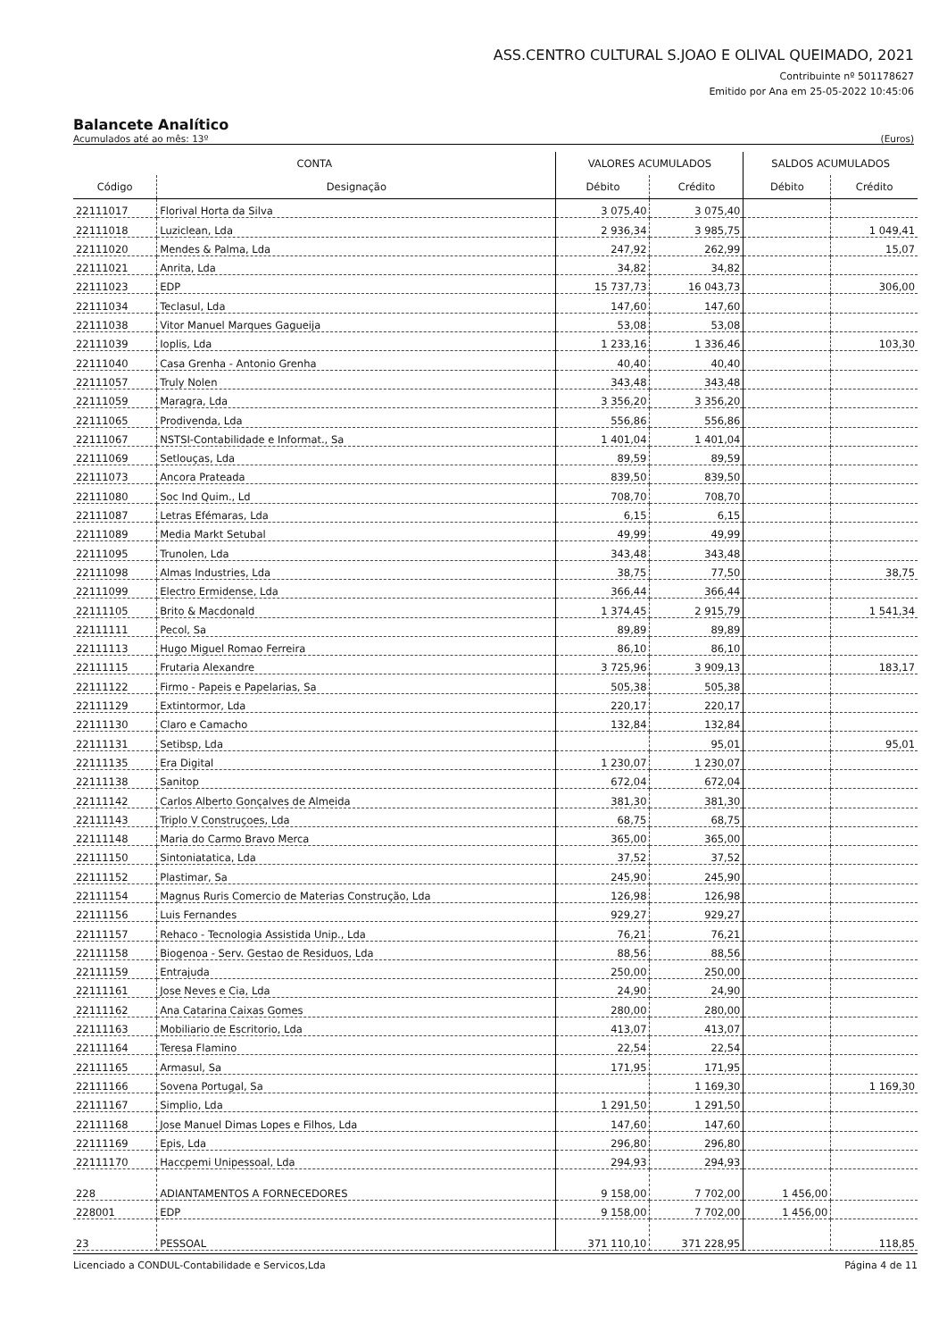ASS.CENTRO CULTURAL S.JOAO E OLIVAL QUEIMADO, 2021
Contribuinte nº 501178627
Emitido por Ana em 25-05-2022 10:45:06
Balancete Analítico
Acumulados até ao mês: 13º (Euros)
| CONTA | | VALORES ACUMULADOS | | SALDOS ACUMULADOS | |
| --- | --- | --- | --- | --- | --- |
| Código | Designação | Débito | Crédito | Débito | Crédito |
| 22111017 | Florival Horta da Silva | 3 075,40 | 3 075,40 | | |
| 22111018 | Luziclean, Lda | 2 936,34 | 3 985,75 | | 1 049,41 |
| 22111020 | Mendes & Palma, Lda | 247,92 | 262,99 | | 15,07 |
| 22111021 | Anrita, Lda | 34,82 | 34,82 | | |
| 22111023 | EDP | 15 737,73 | 16 043,73 | | 306,00 |
| 22111034 | Teclasul, Lda | 147,60 | 147,60 | | |
| 22111038 | Vitor Manuel Marques Gagueija | 53,08 | 53,08 | | |
| 22111039 | Ioplis, Lda | 1 233,16 | 1 336,46 | | 103,30 |
| 22111040 | Casa Grenha - Antonio Grenha | 40,40 | 40,40 | | |
| 22111057 | Truly Nolen | 343,48 | 343,48 | | |
| 22111059 | Maragra, Lda | 3 356,20 | 3 356,20 | | |
| 22111065 | Prodivenda, Lda | 556,86 | 556,86 | | |
| 22111067 | NSTSI-Contabilidade e Informat., Sa | 1 401,04 | 1 401,04 | | |
| 22111069 | Setlouças, Lda | 89,59 | 89,59 | | |
| 22111073 | Ancora Prateada | 839,50 | 839,50 | | |
| 22111080 | Soc Ind Quim., Ld | 708,70 | 708,70 | | |
| 22111087 | Letras Efémaras, Lda | 6,15 | 6,15 | | |
| 22111089 | Media Markt Setubal | 49,99 | 49,99 | | |
| 22111095 | Trunolen, Lda | 343,48 | 343,48 | | |
| 22111098 | Almas Industries, Lda | 38,75 | 77,50 | | 38,75 |
| 22111099 | Electro Ermidense, Lda | 366,44 | 366,44 | | |
| 22111105 | Brito & Macdonald | 1 374,45 | 2 915,79 | | 1 541,34 |
| 22111111 | Pecol, Sa | 89,89 | 89,89 | | |
| 22111113 | Hugo Miguel Romao Ferreira | 86,10 | 86,10 | | |
| 22111115 | Frutaria Alexandre | 3 725,96 | 3 909,13 | | 183,17 |
| 22111122 | Firmo - Papeis e Papelarias, Sa | 505,38 | 505,38 | | |
| 22111129 | Extintormor, Lda | 220,17 | 220,17 | | |
| 22111130 | Claro e Camacho | 132,84 | 132,84 | | |
| 22111131 | Setibsp, Lda | | 95,01 | | 95,01 |
| 22111135 | Era Digital | 1 230,07 | 1 230,07 | | |
| 22111138 | Sanitop | 672,04 | 672,04 | | |
| 22111142 | Carlos Alberto Gonçalves de Almeida | 381,30 | 381,30 | | |
| 22111143 | Triplo V Construçoes, Lda | 68,75 | 68,75 | | |
| 22111148 | Maria do Carmo Bravo Merca | 365,00 | 365,00 | | |
| 22111150 | Sintoniatatica, Lda | 37,52 | 37,52 | | |
| 22111152 | Plastimar, Sa | 245,90 | 245,90 | | |
| 22111154 | Magnus Ruris Comercio de Materias Construção, Lda | 126,98 | 126,98 | | |
| 22111156 | Luis Fernandes | 929,27 | 929,27 | | |
| 22111157 | Rehaco - Tecnologia Assistida Unip., Lda | 76,21 | 76,21 | | |
| 22111158 | Biogenoa - Serv. Gestao de Residuos, Lda | 88,56 | 88,56 | | |
| 22111159 | Entrajuda | 250,00 | 250,00 | | |
| 22111161 | Jose Neves e Cia, Lda | 24,90 | 24,90 | | |
| 22111162 | Ana Catarina Caixas Gomes | 280,00 | 280,00 | | |
| 22111163 | Mobiliario de Escritorio, Lda | 413,07 | 413,07 | | |
| 22111164 | Teresa Flamino | 22,54 | 22,54 | | |
| 22111165 | Armasul, Sa | 171,95 | 171,95 | | |
| 22111166 | Sovena Portugal, Sa | | 1 169,30 | | 1 169,30 |
| 22111167 | Simplio, Lda | 1 291,50 | 1 291,50 | | |
| 22111168 | Jose Manuel Dimas Lopes e Filhos, Lda | 147,60 | 147,60 | | |
| 22111169 | Epis, Lda | 296,80 | 296,80 | | |
| 22111170 | Haccpemi Unipessoal, Lda | 294,93 | 294,93 | | |
| 228 | ADIANTAMENTOS A FORNECEDORES | 9 158,00 | 7 702,00 | 1 456,00 | |
| 228001 | EDP | 9 158,00 | 7 702,00 | 1 456,00 | |
| 23 | PESSOAL | 371 110,10 | 371 228,95 | | 118,85 |
Licenciado a CONDUL-Contabilidade e Servicos,Lda Página 4 de 11